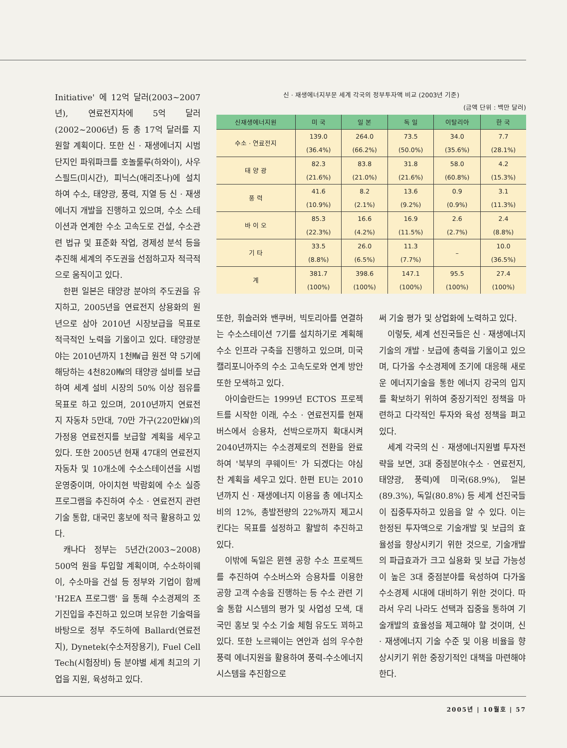Initiative' 에 12억 달러(2003~2007년), 연료전지차에 5억 달러(2002~2006년) 등 총 17억 달러를 지원할 계획이다. 또한 신 · 재생에너지 시범단지인 파워파크를 호놀룰루(하와이), 사우스필드(미시간), 피닉스(애리조나)에 설치하여 수소, 태양광, 풍력, 지열 등 신 · 재생에너지 개발을 진행하고 있으며, 수소 스테이션과 연계한 수소 고속도로 건설, 수소관련 법규 및 표준화 작업, 경제성 분석 등을 추진해 세계의 주도권을 선점하고자 적극적으로 움직이고 있다.
한편 일본은 태양광 분야의 주도권을 유지하고, 2005년을 연료전지 상용화의 원년으로 삼아 2010년 시장보급을 목표로 적극적인 노력을 기울이고 있다. 태양광분야는 2010년까지 1천㎿급 원전 약 5기에 해당하는 4천820㎿의 태양광 설비를 보급하여 세계 설비 시장의 50% 이상 점유를 목표로 하고 있으며, 2010년까지 연료전지 자동차 5만대, 70만 가구(220만㎾)의 가정용 연료전지를 보급할 계획을 세우고 있다. 또한 2005년 현재 47대의 연료전지 자동차 및 10개소에 수소스테이션을 시범 운영중이며, 아이치현 박람회에 수소 실증 프로그램을 추진하여 수소 · 연료전지 관련 기술 통합, 대국민 홍보에 적극 활용하고 있다.
캐나다 정부는 5년간(2003~2008) 500억 원을 투입할 계획이며, 수소하이웨이, 수소마을 건설 등 정부와 기업이 함께 'H2EA 프로그램' 을 통해 수소경제의 조기진입을 추진하고 있으며 보유한 기술력을 바탕으로 정부 주도하에 Ballard(연료전지), Dynetek(수소저장용기), Fuel Cell Tech(시험장비) 등 분야별 세계 최고의 기업을 지원, 육성하고 있다.
신 · 재생에너지부문 세계 각국의 정부투자액 비교 (2003년 기준)
(금액 단위 : 백만 달러)
| 신재생에너지원 | 미 국 | 일 본 | 독 일 | 이탈리아 | 한 국 |
| --- | --- | --- | --- | --- | --- |
| 수소 · 연료전지 | 139.0 (36.4%) | 264.0 (66.2%) | 73.5 (50.0%) | 34.0 (35.6%) | 7.7 (28.1%) |
| 태 양 광 | 82.3 (21.6%) | 83.8 (21.0%) | 31.8 (21.6%) | 58.0 (60.8%) | 4.2 (15.3%) |
| 풍 력 | 41.6 (10.9%) | 8.2 (2.1%) | 13.6 (9.2%) | 0.9 (0.9%) | 3.1 (11.3%) |
| 바 이 오 | 85.3 (22.3%) | 16.6 (4.2%) | 16.9 (11.5%) | 2.6 (2.7%) | 2.4 (8.8%) |
| 기 타 | 33.5 (8.8%) | 26.0 (6.5%) | 11.3 (7.7%) | – | 10.0 (36.5%) |
| 계 | 381.7 (100%) | 398.6 (100%) | 147.1 (100%) | 95.5 (100%) | 27.4 (100%) |
또한, 휘슬러와 밴쿠버, 빅토리아를 연결하는 수소스테이션 7기를 설치하기로 계획해 수소 인프라 구축을 진행하고 있으며, 미국 캘리포니아주의 수소 고속도로와 연계 방안 또한 모색하고 있다.
아이슬란드는 1999년 ECTOS 프로젝트를 시작한 이래, 수소 · 연료전지를 현재 버스에서 승용차, 선박으로까지 확대시켜 2040년까지는 수소경제로의 전환을 완료하여 '북부의 쿠웨이트' 가 되겠다는 야심 찬 계획을 세우고 있다. 한편 EU는 2010년까지 신 · 재생에너지 이용을 총 에너지소비의 12%, 총발전량의 22%까지 제고시킨다는 목표를 설정하고 활발히 추진하고 있다.
이밖에 독일은 뮌헨 공항 수소 프로젝트를 추진하여 수소버스와 승용차를 이용한 공항 고객 수송을 진행하는 등 수소 관련 기술 통합 시스템의 평가 및 사업성 모색, 대국민 홍보 및 수소 기술 체험 유도도 꾀하고 있다. 또한 노르웨이는 연안과 섬의 우수한 풍력 에너지원을 활용하여 풍력-수소에너지 시스템을 추진함으로
써 기술 평가 및 상업화에 노력하고 있다.
이렇듯, 세계 선진국들은 신 · 재생에너지기술의 개발 · 보급에 총력을 기울이고 있으며, 다가올 수소경제에 조기에 대응해 새로운 에너지기술을 통한 에너지 강국의 입지를 확보하기 위하여 중장기적인 정책을 마련하고 다각적인 투자와 육성 정책을 펴고 있다.
세계 각국의 신 · 재생에너지원별 투자전략을 보면, 3대 중점분야(수소 · 연료전지, 태양광, 풍력)에 미국(68.9%), 일본(89.3%), 독일(80.8%) 등 세계 선진국들이 집중투자하고 있음을 알 수 있다. 이는 한정된 투자액으로 기술개발 및 보급의 효율성을 향상시키기 위한 것으로, 기술개발의 파급효과가 크고 실용화 및 보급 가능성이 높은 3대 중점분야를 육성하여 다가올 수소경제 시대에 대비하기 위한 것이다. 따라서 우리 나라도 선택과 집중을 통하여 기술개발의 효율성을 제고해야 할 것이며, 신 · 재생에너지 기술 수준 및 이용 비율을 향상시키기 위한 중장기적인 대책을 마련해야 한다.
2005년 | 10월호 | 57